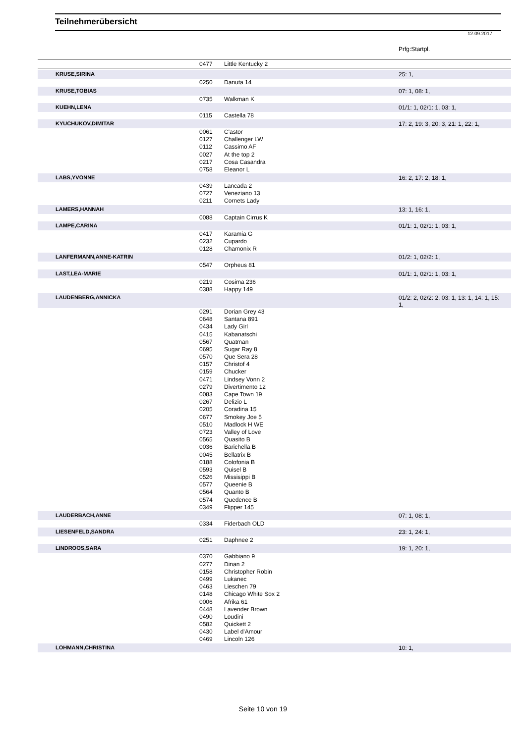Teilnehmerübersicht
12.09.2017
| | | | Prfg:Startpl. |
| | 0477 | Little Kentucky 2 | |
| KRUSE,SIRINA | | | 25: 1, |
| | 0250 | Danuta 14 | |
| KRUSE,TOBIAS | | | 07: 1, 08: 1, |
| | 0735 | Walkman K | |
| KUEHN,LENA | | | 01/1: 1, 02/1: 1, 03: 1, |
| | 0115 | Castella 78 | |
| KYUCHUKOV,DIMITAR | | | 17: 2, 19: 3, 20: 3, 21: 1, 22: 1, |
| | 0061 | C'astor | |
| | 0127 | Challenger LW | |
| | 0112 | Cassimo AF | |
| | 0027 | At the top 2 | |
| | 0217 | Cosa Casandra | |
| | 0758 | Eleanor L | |
| LABS,YVONNE | | | 16: 2, 17: 2, 18: 1, |
| | 0439 | Lancada 2 | |
| | 0727 | Veneziano 13 | |
| | 0211 | Cornets Lady | |
| LAMERS,HANNAH | | | 13: 1, 16: 1, |
| | 0088 | Captain Cirrus K | |
| LAMPE,CARINA | | | 01/1: 1, 02/1: 1, 03: 1, |
| | 0417 | Karamia G | |
| | 0232 | Cupardo | |
| | 0128 | Chamonix R | |
| LANFERMANN,ANNE-KATRIN | | | 01/2: 1, 02/2: 1, |
| | 0547 | Orpheus 81 | |
| LAST,LEA-MARIE | | | 01/1: 1, 02/1: 1, 03: 1, |
| | 0219 | Cosima 236 | |
| | 0388 | Happy 149 | |
| LAUDENBERG,ANNICKA | | | 01/2: 2, 02/2: 2, 03: 1, 13: 1, 14: 1, 15: 1, |
| | 0291 | Dorian Grey 43 | |
| | 0648 | Santana 891 | |
| | 0434 | Lady Girl | |
| | 0415 | Kabanatschi | |
| | 0567 | Quatman | |
| | 0695 | Sugar Ray 8 | |
| | 0570 | Que Sera 28 | |
| | 0157 | Christof 4 | |
| | 0159 | Chucker | |
| | 0471 | Lindsey Vonn 2 | |
| | 0279 | Divertimento 12 | |
| | 0083 | Cape Town 19 | |
| | 0267 | Delizio L | |
| | 0205 | Coradina 15 | |
| | 0677 | Smokey Joe 5 | |
| | 0510 | Madlock H WE | |
| | 0723 | Valley of Love | |
| | 0565 | Quasito B | |
| | 0036 | Barichella B | |
| | 0045 | Bellatrix B | |
| | 0188 | Colofonia B | |
| | 0593 | Quisel B | |
| | 0526 | Missisippi B | |
| | 0577 | Queenie B | |
| | 0564 | Quanto B | |
| | 0574 | Quedence B | |
| | 0349 | Flipper 145 | |
| LAUDERBACH,ANNE | | | 07: 1, 08: 1, |
| | 0334 | Fiderbach OLD | |
| LIESENFELD,SANDRA | | | 23: 1, 24: 1, |
| | 0251 | Daphnee 2 | |
| LINDROOS,SARA | | | 19: 1, 20: 1, |
| | 0370 | Gabbiano 9 | |
| | 0277 | Dinan 2 | |
| | 0158 | Christopher Robin | |
| | 0499 | Lukanec | |
| | 0463 | Lieschen 79 | |
| | 0148 | Chicago White Sox 2 | |
| | 0006 | Afrika 61 | |
| | 0448 | Lavender Brown | |
| | 0490 | Loudini | |
| | 0582 | Quickett 2 | |
| | 0430 | Label d'Amour | |
| | 0469 | Lincoln 126 | |
| LOHMANN,CHRISTINA | | | 10: 1, |
Seite 10 von 19